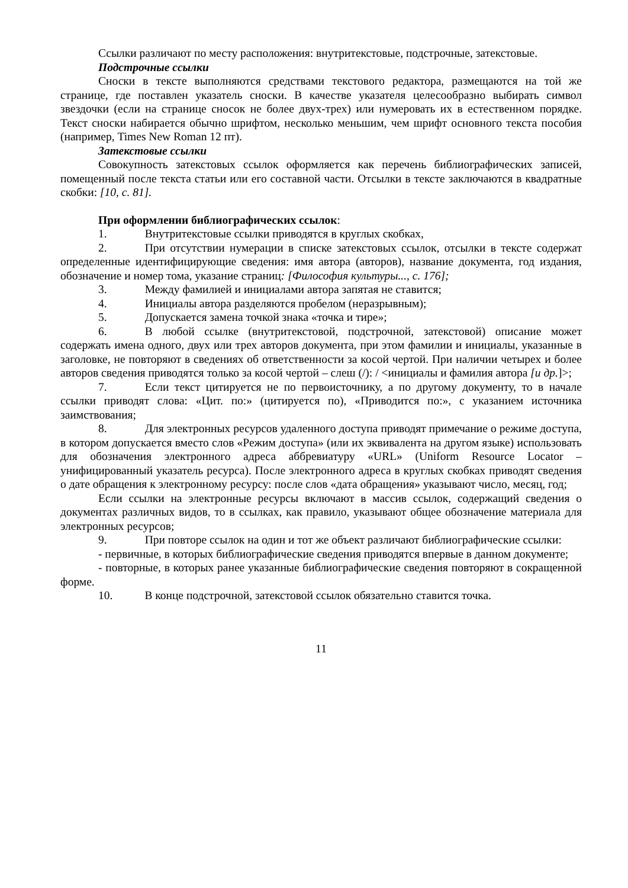Ссылки различают по месту расположения: внутритекстовые, подстрочные, затекстовые.
Подстрочные ссылки
Сноски в тексте выполняются средствами текстового редактора, размещаются на той же странице, где поставлен указатель сноски. В качестве указателя целесообразно выбирать символ звездочки (если на странице сносок не более двух-трех) или нумеровать их в естественном порядке. Текст сноски набирается обычно шрифтом, несколько меньшим, чем шрифт основного текста пособия (например, Times New Roman 12 пт).
Затекстовые ссылки
Совокупность затекстовых ссылок оформляется как перечень библиографических записей, помещенный после текста статьи или его составной части. Отсылки в тексте заключаются в квадратные скобки: [10, с. 81].
При оформлении библиографических ссылок:
1. Внутритекстовые ссылки приводятся в круглых скобках,
2. При отсутствии нумерации в списке затекстовых ссылок, отсылки в тексте содержат определенные идентифицирующие сведения: имя автора (авторов), название документа, год издания, обозначение и номер тома, указание страниц: [Философия культуры..., с. 176];
3. Между фамилией и инициалами автора запятая не ставится;
4. Инициалы автора разделяются пробелом (неразрывным);
5. Допускается замена точкой знака «точка и тире»;
6. В любой ссылке (внутритекстовой, подстрочной, затекстовой) описание может содержать имена одного, двух или трех авторов документа, при этом фамилии и инициалы, указанные в заголовке, не повторяют в сведениях об ответственности за косой чертой. При наличии четырех и более авторов сведения приводятся только за косой чертой – слеш (/): / <инициалы и фамилия автора [и др.]>;
7. Если текст цитируется не по первоисточнику, а по другому документу, то в начале ссылки приводят слова: «Цит. по:» (цитируется по), «Приводится по:», с указанием источника заимствования;
8. Для электронных ресурсов удаленного доступа приводят примечание о режиме доступа, в котором допускается вместо слов «Режим доступа» (или их эквивалента на другом языке) использовать для обозначения электронного адреса аббревиатуру «URL» (Uniform Resource Locator – унифицированный указатель ресурса). После электронного адреса в круглых скобках приводят сведения о дате обращения к электронному ресурсу: после слов «дата обращения» указывают число, месяц, год;
Если ссылки на электронные ресурсы включают в массив ссылок, содержащий сведения о документах различных видов, то в ссылках, как правило, указывают общее обозначение материала для электронных ресурсов;
9. При повторе ссылок на один и тот же объект различают библиографические ссылки:
- первичные, в которых библиографические сведения приводятся впервые в данном документе;
- повторные, в которых ранее указанные библиографические сведения повторяют в сокращенной форме.
10. В конце подстрочной, затекстовой ссылок обязательно ставится точка.
11